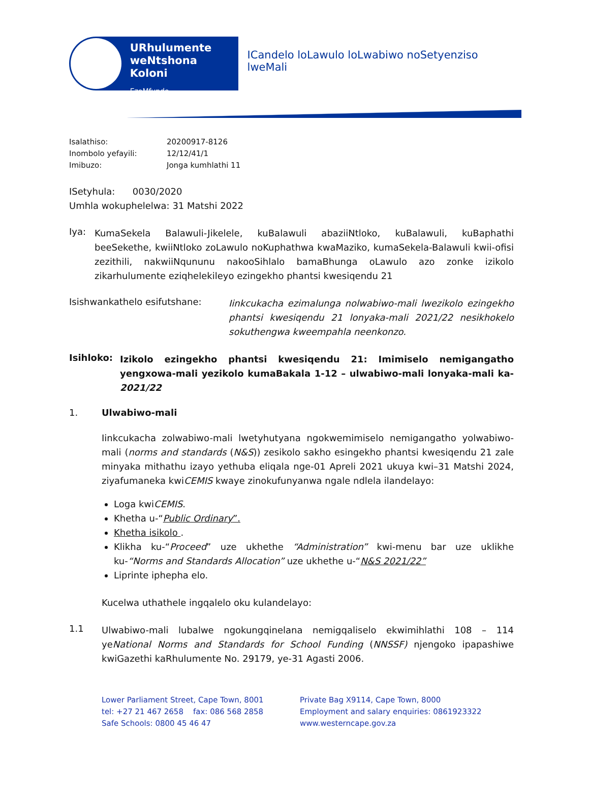URhulumente
weNtshona Koloni
EzeMfundo
ICandelo loLawulo loLwabiwo noSetyenziso lweMali
Isalathiso: 20200917-8126
Inombolo yefayili: 12/12/41/1
Imibuzo: Jonga kumhlathi 11
ISetyhula: 0030/2020
Umhla wokuphelelwa: 31 Matshi 2022
Iya:
KumaSekela Balawuli-Jikelele, kuBalawuli abaziiNtloko, kuBalawuli, kuBaphathi beeSekethe, kwiiNtloko zoLawulo noKuphathwa kwaMaziko, kumaSekela-Balawuli kwii-ofisi zezithili, nakwiiNqununu nakooSihlalo bamaBhunga oLawulo azo zonke izikolo zikarhulumente eziqhelekileyo ezingekho phantsi kwesiqendu 21
Isishwankathelo esifutshane:
Iinkcukacha ezimalunga nolwabiwo-mali lwezikolo ezingekho phantsi kwesiqendu 21 lonyaka-mali 2021/22 nesikhokelo sokuthengwa kweempahla neenkonzo.
Isihloko:
Izikolo ezingekho phantsi kwesiqendu 21: Imimiselo nemigangatho yengxowa-mali yezikolo kumaBakala 1-12 – ulwabiwo-mali lonyaka-mali ka-2021/22
1. Ulwabiwo-mali
Iinkcukacha zolwabiwo-mali lwetyhutyana ngokwemimiselo nemigangatho yolwabiwo-mali (norms and standards (N&S)) zesikolo sakho esingekho phantsi kwesiqendu 21 zale minyaka mithathu izayo yethuba eliqala nge-01 Apreli 2021 ukuya kwi–31 Matshi 2024, ziyafumaneka kwiCEMIS kwaye zinokufunyanwa ngale ndlela ilandelayo:
Loga kwiCEMIS.
Khetha u-“Public Ordinary”.
Khetha isikolo .
Klikha ku-“Proceed” uze ukhethe “Administration” kwi-menu bar uze uklikhe ku-“Norms and Standards Allocation” uze ukhethe u-“N&S 2021/22”
Liprinte iphepha elo.
Kucelwa uthathele ingqalelo oku kulandelayo:
1.1
Ulwabiwo-mali lubalwe ngokungqinelana nemigqaliselo ekwimihlathi 108 – 114 yeNational Norms and Standards for School Funding (NNSSF) njengoko ipapashiwe kwiGazethi kaRhulumente No. 29179, ye-31 Agasti 2006.
Lower Parliament Street, Cape Town, 8001
tel: +27 21 467 2658 fax: 086 568 2858
Safe Schools: 0800 45 46 47
Private Bag X9114, Cape Town, 8000
Employment and salary enquiries: 0861923322
www.westerncape.gov.za